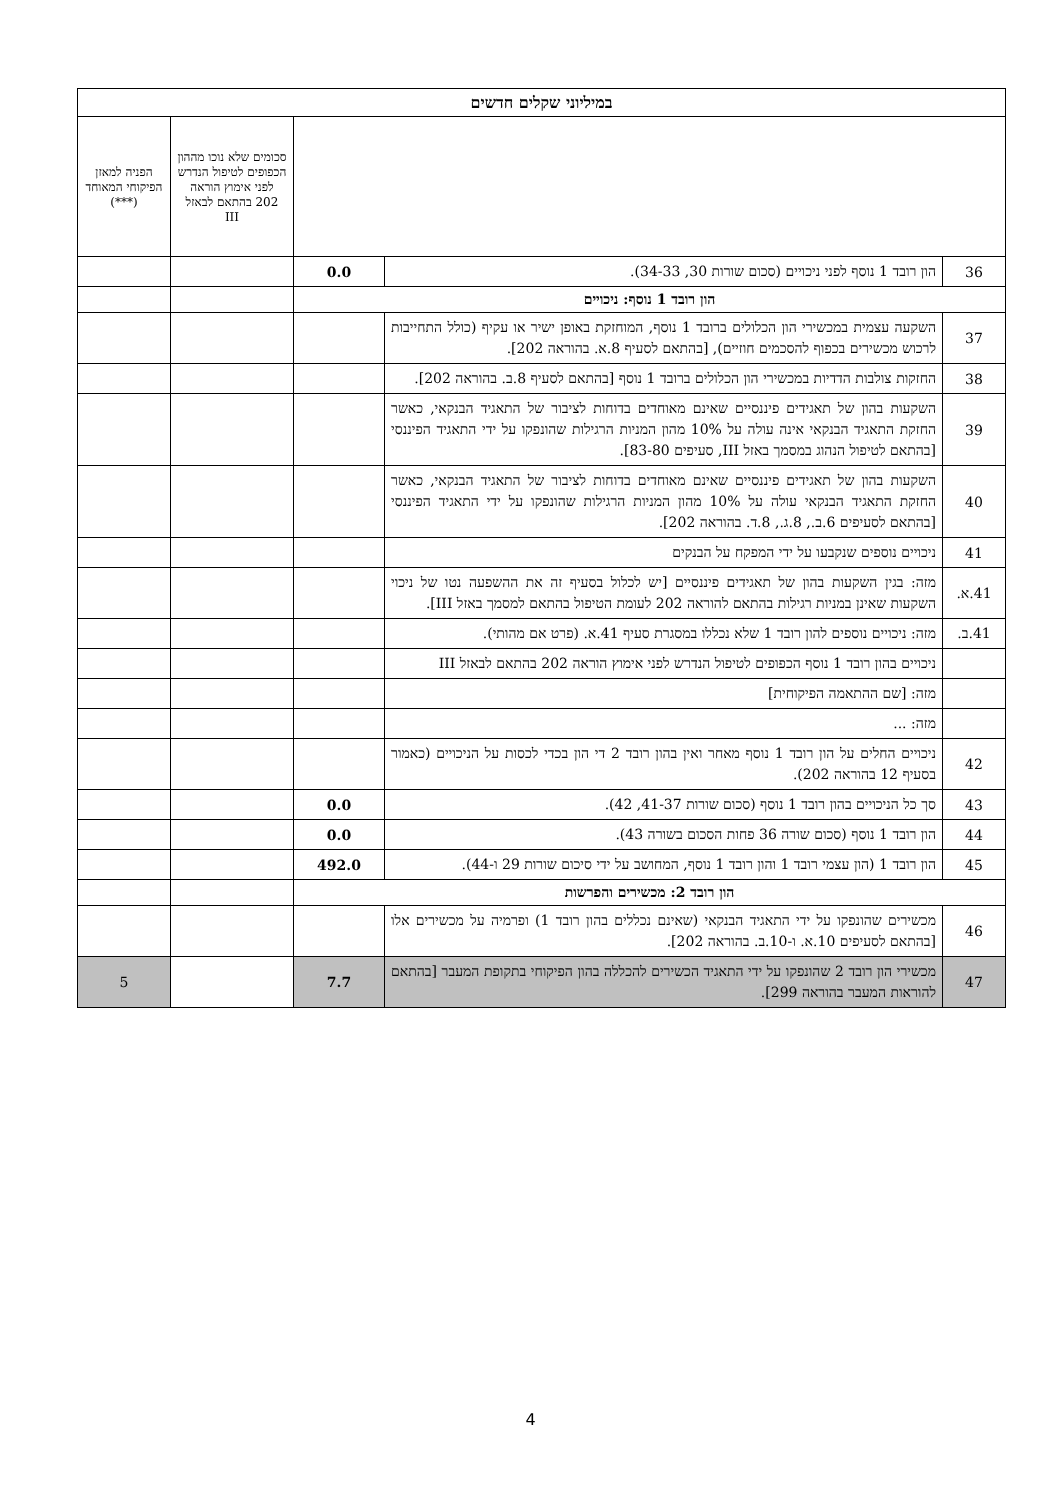| במיליוני שקלים חדשים | | | | |
| --- | --- | --- | --- | --- |
| | | | סכומים שלא נוכו מההון הכפופים לטיפול הנדרש לפני אימוץ הוראה 202 בהתאם לבאזל III | הפניה למאזן הפיקוחי המאוחד (***) |
| 36 | הון רובד 1 נוסף לפני ניכויים (סכום שורות 30, 34-33). | 0.0 | | |
| הון רובד 1 נוסף: ניכויים | | | | |
| 37 | השקעה עצמית במכשירי הון הכלולים ברובד 1 נוסף, המוחזקת באופן ישיר או עקיף (כולל התחייבות לרכוש מכשירים בכפוף להסכמים חוזיים), [בהתאם לסעיף 8.א. בהוראה 202]. | | | |
| 38 | החזקות צולבות הדדיות במכשירי הון הכלולים ברובד 1 נוסף [בהתאם לסעיף 8.ב. בהוראה 202]. | | | |
| 39 | השקעות בהון של תאגידים פיננסיים שאינם מאוחדים בדוחות לציבור של התאגיד הבנקאי, כאשר החזקת התאגיד הבנקאי אינה עולה על 10% מהון המניות הרגילות שהונפקו על ידי התאגיד הפיננסי [בהתאם לטיפול הנהוג במסמך באזל III, סעיפים 83-80]. | | | |
| 40 | השקעות בהון של תאגידים פיננסיים שאינם מאוחדים בדוחות לציבור של התאגיד הבנקאי, כאשר החזקת התאגיד הבנקאי עולה על 10% מהון המניות הרגילות שהונפקו על ידי התאגיד הפיננסי [בהתאם לסעיפים 6.ב., 8.ג., 8.ד. בהוראה 202]. | | | |
| 41 | ניכויים נוספים שנקבעו על ידי המפקח על הבנקים | | | |
| 41.א. | מזה: בגין השקעות בהון של תאגידים פיננסיים [יש לכלול בסעיף זה את ההשפעה נטו של ניכוי השקעות שאינן במניות רגילות בהתאם להוראה 202 לעומת הטיפול בהתאם למסמך באזל III]. | | | |
| 41.ב. | מזה: ניכויים נוספים להון רובד 1 שלא נכללו במסגרת סעיף 41.א. (פרט אם מהותי). | | | |
| | ניכויים בהון רובד 1 נוסף הכפופים לטיפול הנדרש לפני אימוץ הוראה 202 בהתאם לבאזל III | | | |
| | מזה: [שם ההתאמה הפיקוחית] | | | |
| | מזה: ... | | | |
| 42 | ניכויים החלים על הון רובד 1 נוסף מאחר ואין בהון רובד 2 די הון בכדי לכסות על הניכויים (כאמור בסעיף 12 בהוראה 202). | | | |
| 43 | סך כל הניכויים בהון רובד 1 נוסף (סכום שורות 41-37, 42). | 0.0 | | |
| 44 | הון רובד 1 נוסף (סכום שורה 36 פחות הסכום בשורה 43). | 0.0 | | |
| 45 | הון רובד 1 (הון עצמי רובד 1 והון רובד 1 נוסף, המחושב על ידי סיכום שורות 29 ו-44). | 492.0 | | |
| הון רובד 2: מכשירים והפרשות | | | | |
| 46 | מכשירים שהונפקו על ידי התאגיד הבנקאי (שאינם נכללים בהון רובד 1) ופרמיה על מכשירים אלו [בהתאם לסעיפים 10.א. ו-10.ב. בהוראה 202]. | | | |
| 47 | מכשירי הון רובד 2 שהונפקו על ידי התאגיד הכשירים להכללה בהון הפיקוחי בתקופת המעבר [בהתאם להוראות המעבר בהוראה 299]. | 7.7 | | 5 |
4